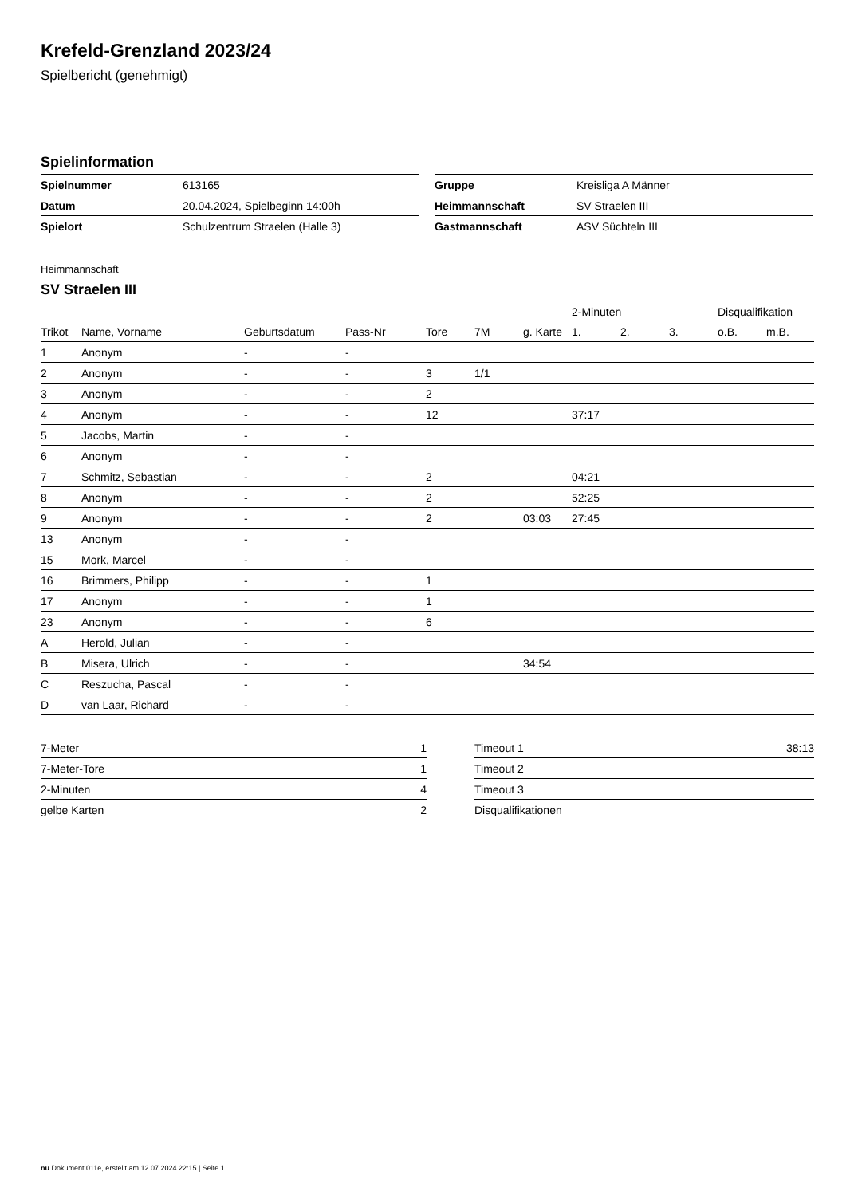Krefeld-Grenzland 2023/24
Spielbericht (genehmigt)
Spielinformation
| Spielnummer | 613165 |
| Datum | 20.04.2024, Spielbeginn 14:00h |
| Spielort | Schulzentrum Straelen (Halle 3) |
| Gruppe | Kreisliga A Männer |
| Heimmannschaft | SV Straelen III |
| Gastmannschaft | ASV Süchteln III |
Heimmannschaft
SV Straelen III
| | | | | | | | 2-Minuten | | | Disqualifikation | |
| --- | --- | --- | --- | --- | --- | --- | --- | --- | --- | --- | --- |
| Trikot | Name, Vorname | Geburtsdatum | Pass-Nr | Tore | 7M | g. Karte | 1. | 2. | 3. | o.B. | m.B. |
| 1 | Anonym | - | - | | | | | | | | |
| 2 | Anonym | - | - | 3 | 1/1 | | | | | | |
| 3 | Anonym | - | - | 2 | | | | | | | |
| 4 | Anonym | - | - | 12 | | | 37:17 | | | | |
| 5 | Jacobs, Martin | - | - | | | | | | | | |
| 6 | Anonym | - | - | | | | | | | | |
| 7 | Schmitz, Sebastian | - | - | 2 | | | 04:21 | | | | |
| 8 | Anonym | - | - | 2 | | | 52:25 | | | | |
| 9 | Anonym | - | - | 2 | | 03:03 | 27:45 | | | | |
| 13 | Anonym | - | - | | | | | | | | |
| 15 | Mork, Marcel | - | - | | | | | | | | |
| 16 | Brimmers, Philipp | - | - | 1 | | | | | | | |
| 17 | Anonym | - | - | 1 | | | | | | | |
| 23 | Anonym | - | - | 6 | | | | | | | |
| A | Herold, Julian | - | - | | | | | | | | |
| B | Misera, Ulrich | - | - | | | 34:54 | | | | | |
| C | Reszucha, Pascal | - | - | | | | | | | | |
| D | van Laar, Richard | - | - | | | | | | | | |
| 7-Meter | 1 |
| 7-Meter-Tore | 1 |
| 2-Minuten | 4 |
| gelbe Karten | 2 |
| Timeout 1 | 38:13 |
| Timeout 2 | |
| Timeout 3 | |
| Disqualifikationen | |
nu.Dokument 011e, erstellt am 12.07.2024 22:15 | Seite 1